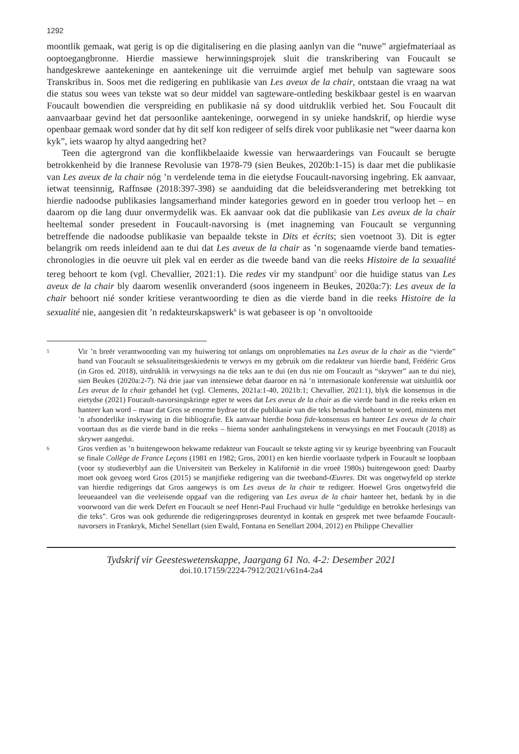1292
moontlik gemaak, wat gerig is op die digitalisering en die plasing aanlyn van die “nuwe” argiefmateriaal as ooptoegangbronne. Hierdie massiewe herwinningsprojek sluit die transkribering van Foucault se handgeskrewe aantekeninge en aantekeninge uit die verruimde argief met behulp van sagteware soos Transkribus in. Soos met die redigering en publikasie van Les aveux de la chair, ontstaan die vraag na wat die status sou wees van tekste wat so deur middel van sagteware-ontleding beskikbaar gestel is en waarvan Foucault bowendien die verspreiding en publikasie ná sy dood uitdruklik verbied het. Sou Foucault dit aanvaarbaar gevind het dat persoonlike aantekeninge, oorwegend in sy unieke handskrif, op hierdie wyse openbaar gemaak word sonder dat hy dit self kon redigeer of selfs direk voor publikasie net “weer daarna kon kyk”, iets waarop hy altyd aangedring het?
Teen die agtergrond van die konflikbelaaide kwessie van herwaarderings van Foucault se berugte betrokkenheid by die Irannese Revolusie van 1978-79 (sien Beukes, 2020b:1-15) is daar met die publikasie van Les aveux de la chair nóg ’n verdelende tema in die eietydse Foucault-navorsing ingebring. Ek aanvaar, ietwat teensinnig, Raffnsøe (2018:397-398) se aanduiding dat die beleidsverandering met betrekking tot hierdie nadoodse publikasies langsamerhand minder kategories geword en in goeder trou verloop het – en daarom op die lang duur onvermydelik was. Ek aanvaar ook dat die publikasie van Les aveux de la chair heeltemal sonder presedent in Foucault-navorsing is (met inagneming van Foucault se vergunning betreffende die nadoodse publikasie van bepaalde tekste in Dits et écrits; sien voetnoot 3). Dit is egter belangrik om reeds inleidend aan te dui dat Les aveux de la chair as ’n sogenaamde vierde band tematies-chronologies in die oeuvre uit plek val en eerder as die tweede band van die reeks Histoire de la sexualité tereg behoort te kom (vgl. Chevallier, 2021:1). Die redes vir my standpunt<sup>5</sup> oor die huidige status van Les aveux de la chair bly daarom wesenlik onveranderd (soos ingeneem in Beukes, 2020a:7): Les aveux de la chair behoort nié sonder kritiese verantwoording te dien as die vierde band in die reeks Histoire de la sexualité nie, aangesien dit ’n redakteurskapswerk<sup>6</sup> is wat gebaseer is op ’n onvoltooide
5
Vir ’n breër verantwoording van my huiwering tot onlangs om onproblematies na Les aveux de la chair as die “vierde” band van Foucault se seksualiteitsgeskiedenis te verwys en my gebruik om die redakteur van hierdie band, Frédéric Gros (in Gros ed. 2018), uitdruklik in verwysings na die teks aan te dui (en dus nie om Foucault as “skrywer” aan te dui nie), sien Beukes (2020a:2-7). Ná drie jaar van intensiewe debat daaroor en ná ’n internasionale konferensie wat uitsluitlik oor Les aveux de la chair gehandel het (vgl. Clements, 2021a:1-40, 2021b:1; Chevallier, 2021:1), blyk die konsensus in die eietydse (2021) Foucault-navorsingskringe egter te wees dat Les aveux de la chair as die vierde band in die reeks erken en hanteer kan word – maar dat Gros se enorme bydrae tot die publikasie van die teks benadruk behoort te word, minstens met ’n afsonderlike inskrywing in die bibliografie. Ek aanvaar hierdie bona fide-konsensus en hanteer Les aveux de la chair voortaan dus as die vierde band in die reeks – hierna sonder aanhalingstekens in verwysings en met Foucault (2018) as skrywer aangedui.
6
Gros verdien as ’n buitengewoon bekwame redakteur van Foucault se tekste agting vir sy keurige byeenbring van Foucault se finale Collège de France Leçons (1981 en 1982; Gros, 2001) en ken hierdie voorlaaste tydperk in Foucault se loopbaan (voor sy studieverblyf aan die Universiteit van Berkeley in Kalifornië in die vroeë 1980s) buitengewoon goed: Daarby moet ook gevoeg word Gros (2015) se manjifieke redigering van die tweeband-Œuvres. Dit was ongetwyfeld op sterkte van hierdie redigerings dat Gros aangewys is om Les aveux de la chair te redigeer. Hoewel Gros ongetwyfeld die leeueaandeel van die veeleisende opgaaf van die redigering van Les aveux de la chair hanteer het, bedank hy in die voorwoord van die werk Defert en Foucault se neef Henri-Paul Fruchaud vir hulle “geduldige en betrokke herlesings van die teks”. Gros was ook gedurende die redigeringsproses deurentyd in kontak en gesprek met twee befaamde Foucault-navorsers in Frankryk, Michel Senellart (sien Ewald, Fontana en Senellart 2004, 2012) en Philippe Chevallier
Tydskrif vir Geesteswetenskappe, Jaargang 61 No. 4-2: Desember 2021
doi.10.17159/2224-7912/2021/v61n4-2a4